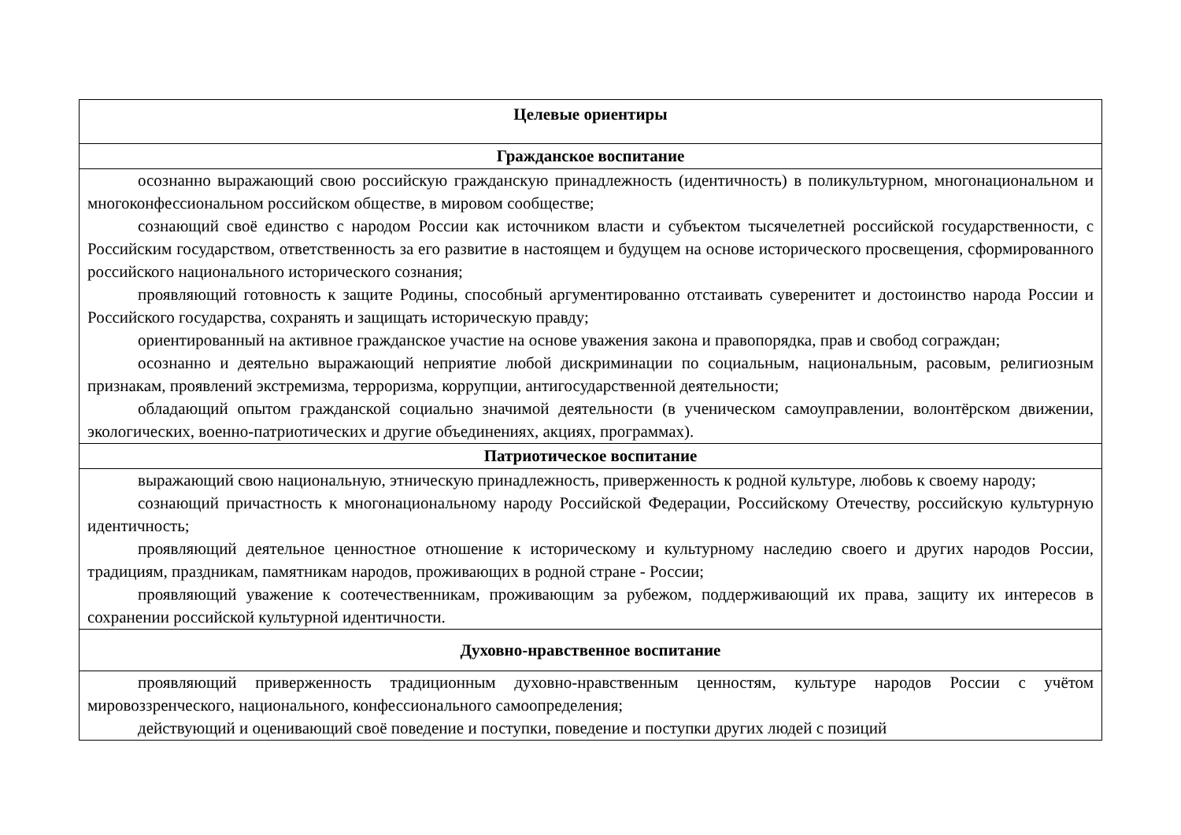| Целевые ориентиры |
| --- |
| Гражданское воспитание |
| осознанно выражающий свою российскую гражданскую принадлежность (идентичность) в поликультурном, многонациональном и многоконфессиональном российском обществе, в мировом сообществе; сознающий своё единство с народом России как источником власти и субъектом тысячелетней российской государственности, с Российским государством, ответственность за его развитие в настоящем и будущем на основе исторического просвещения, сформированного российского национального исторического сознания; проявляющий готовность к защите Родины, способный аргументированно отстаивать суверенитет и достоинство народа России и Российского государства, сохранять и защищать историческую правду; ориентированный на активное гражданское участие на основе уважения закона и правопорядка, прав и свобод сограждан; осознанно и деятельно выражающий неприятие любой дискриминации по социальным, национальным, расовым, религиозным признакам, проявлений экстремизма, терроризма, коррупции, антигосударственной деятельности; обладающий опытом гражданской социально значимой деятельности (в ученическом самоуправлении, волонтёрском движении, экологических, военно-патриотических и другие объединениях, акциях, программах). |
| Патриотическое воспитание |
| выражающий свою национальную, этническую принадлежность, приверженность к родной культуре, любовь к своему народу; сознающий причастность к многонациональному народу Российской Федерации, Российскому Отечеству, российскую культурную идентичность; проявляющий деятельное ценностное отношение к историческому и культурному наследию своего и других народов России, традициям, праздникам, памятникам народов, проживающих в родной стране - России; проявляющий уважение к соотечественникам, проживающим за рубежом, поддерживающий их права, защиту их интересов в сохранении российской культурной идентичности. |
| Духовно-нравственное воспитание |
| проявляющий приверженность традиционным духовно-нравственным ценностям, культуре народов России с учётом мировоззренческого, национального, конфессионального самоопределения; действующий и оценивающий своё поведение и поступки, поведение и поступки других людей с позиций |